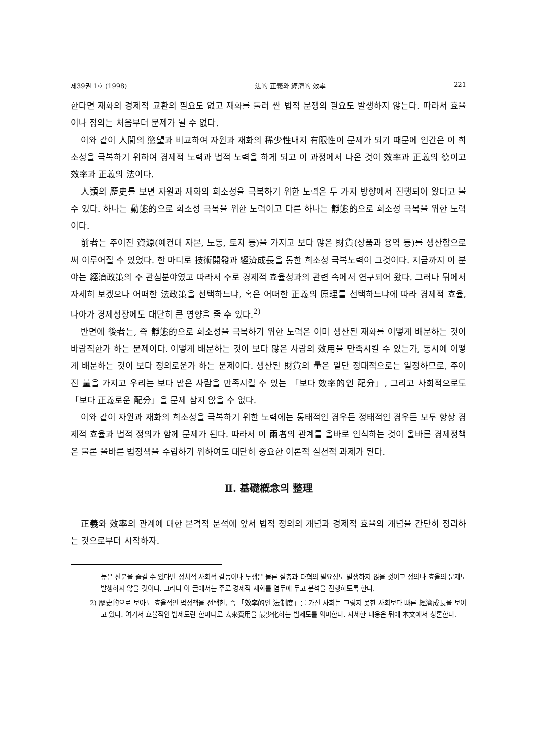제39권 1호 (1998) 法的 正義와 經濟的 效率 221
한다면 재화의 경제적 교환의 필요도 없고 재화를 둘러 싼 법적 분쟁의 필요도 발생하지 않는다. 따라서 효율이나 정의는 처음부터 문제가 될 수 없다.
이와 같이 人間의 慾望과 비교하여 자원과 재화의 稀少性내지 有限性이 문제가 되기 때문에 인간은 이 희소성을 극복하기 위하여 경제적 노력과 법적 노력을 하게 되고 이 과정에서 나온 것이 效率과 正義의 德이고 效率과 正義의 法이다.
人類의 歷史를 보면 자원과 재화의 희소성을 극복하기 위한 노력은 두 가지 방향에서 진행되어 왔다고 볼 수 있다. 하나는 動態的으로 희소성 극복을 위한 노력이고 다른 하나는 靜態的으로 희소성 극복을 위한 노력이다.
前者는 주어진 資源(예컨대 자본, 노동, 토지 등)을 가지고 보다 많은 財貨(상품과 용역 등)를 생산함으로써 이루어질 수 있었다. 한 마디로 技術開發과 經濟成長을 통한 희소성 극복노력이 그것이다. 지금까지 이 분야는 經濟政策의 주 관심분야였고 따라서 주로 경제적 효율성과의 관련 속에서 연구되어 왔다. 그러나 뒤에서 자세히 보겠으나 어떠한 法政策을 선택하느냐, 혹은 어떠한 正義의 原理를 선택하느냐에 따라 경제적 효율, 나아가 경제성장에도 대단히 큰 영향을 줄 수 있다.<sup>2)</sup>
반면에 後者는, 즉 靜態的으로 희소성을 극복하기 위한 노력은 이미 생산된 재화를 어떻게 배분하는 것이 바람직한가 하는 문제이다. 어떻게 배분하는 것이 보다 많은 사람의 效用을 만족시킬 수 있는가, 동시에 어떻게 배분하는 것이 보다 정의로운가 하는 문제이다. 생산된 財貨의 量은 일단 정태적으로는 일정하므로, 주어진 量을 가지고 우리는 보다 많은 사람을 만족시킬 수 있는 「보다 效率的인 配分」, 그리고 사회적으로도 「보다 正義로운 配分」을 문제 삼지 않을 수 없다.
이와 같이 자원과 재화의 희소성을 극복하기 위한 노력에는 동태적인 경우든 정태적인 경우든 모두 항상 경제적 효율과 법적 정의가 함께 문제가 된다. 따라서 이 兩者의 관계를 올바로 인식하는 것이 올바른 경제정책은 물론 올바른 법정책을 수립하기 위하여도 대단히 중요한 이론적 실천적 과제가 된다.
Ⅱ. 基礎槪念의 整理
正義와 效率의 관계에 대한 본격적 분석에 앞서 법적 정의의 개념과 경제적 효율의 개념을 간단히 정리하는 것으로부터 시작하자.
높은 신분을 즐길 수 있다면 정치적 사회적 갈등이나 투쟁은 물론 절충과 타협의 필요성도 발생하지 않을 것이고 정의나 효율의 문제도 발생하지 않을 것이다. 그러나 이 글에서는 주로 경제적 재화를 염두에 두고 분석을 진행하도록 한다.
2) 歷史的으로 보아도 효율적인 법정책을 선택한, 즉 「效率的인 法制度」를 가진 사회는 그렇지 못한 사회보다 빠른 經濟成長을 보이고 있다. 여기서 효율적인 법제도란 한마디로 去來費用을 最少化하는 법제도를 의미한다. 자세한 내용은 뒤에 本文에서 상론한다.